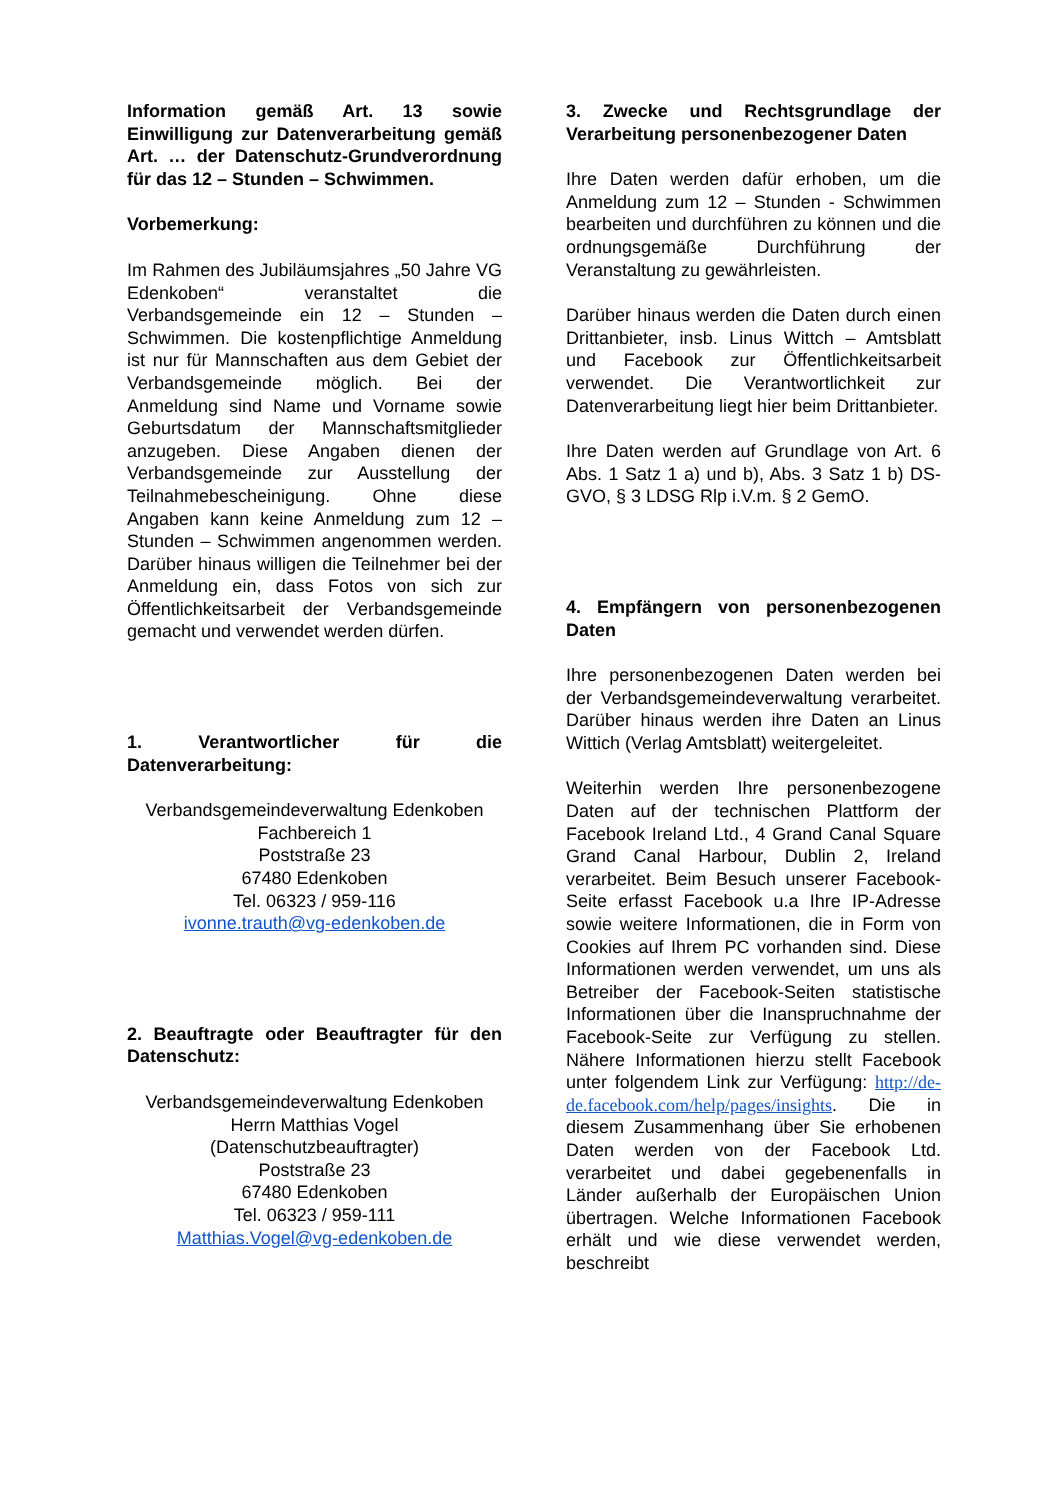Information gemäß Art. 13 sowie Einwilligung zur Datenverarbeitung gemäß Art. … der Datenschutz-Grundverordnung für das 12 – Stunden – Schwimmen.
Vorbemerkung:
Im Rahmen des Jubiläumsjahres „50 Jahre VG Edenkoben“ veranstaltet die Verbandsgemeinde ein 12 – Stunden – Schwimmen. Die kostenpflichtige Anmeldung ist nur für Mannschaften aus dem Gebiet der Verbandsgemeinde möglich. Bei der Anmeldung sind Name und Vorname sowie Geburtsdatum der Mannschaftsmitglieder anzugeben. Diese Angaben dienen der Verbandsgemeinde zur Ausstellung der Teilnahmebescheinigung. Ohne diese Angaben kann keine Anmeldung zum 12 – Stunden – Schwimmen angenommen werden. Darüber hinaus willigen die Teilnehmer bei der Anmeldung ein, dass Fotos von sich zur Öffentlichkeitsarbeit der Verbandsgemeinde gemacht und verwendet werden dürfen.
1. Verantwortlicher für die Datenverarbeitung:
Verbandsgemeindeverwaltung Edenkoben
Fachbereich 1
Poststraße 23
67480 Edenkoben
Tel. 06323 / 959-116
ivonne.trauth@vg-edenkoben.de
2. Beauftragte oder Beauftragter für den Datenschutz:
Verbandsgemeindeverwaltung Edenkoben
Herrn Matthias Vogel
(Datenschutzbeauftragter)
Poststraße 23
67480 Edenkoben
Tel. 06323 / 959-111
Matthias.Vogel@vg-edenkoben.de
3. Zwecke und Rechtsgrundlage der Verarbeitung personenbezogener Daten
Ihre Daten werden dafür erhoben, um die Anmeldung zum 12 – Stunden - Schwimmen bearbeiten und durchführen zu können und die ordnungsgemäße Durchführung der Veranstaltung zu gewährleisten.
Darüber hinaus werden die Daten durch einen Drittanbieter, insb. Linus Wittch – Amtsblatt und Facebook zur Öffentlichkeitsarbeit verwendet. Die Verantwortlichkeit zur Datenverarbeitung liegt hier beim Drittanbieter.
Ihre Daten werden auf Grundlage von Art. 6 Abs. 1 Satz 1 a) und b), Abs. 3 Satz 1 b) DS-GVO, § 3 LDSG Rlp i.V.m. § 2 GemO.
4. Empfängern von personenbezogenen Daten
Ihre personenbezogenen Daten werden bei der Verbandsgemeindeverwaltung verarbeitet. Darüber hinaus werden ihre Daten an Linus Wittich (Verlag Amtsblatt) weitergeleitet.
Weiterhin werden Ihre personenbezogene Daten auf der technischen Plattform der Facebook Ireland Ltd., 4 Grand Canal Square Grand Canal Harbour, Dublin 2, Ireland verarbeitet. Beim Besuch unserer Facebook-Seite erfasst Facebook u.a Ihre IP-Adresse sowie weitere Informationen, die in Form von Cookies auf Ihrem PC vorhanden sind. Diese Informationen werden verwendet, um uns als Betreiber der Facebook-Seiten statistische Informationen über die Inanspruchnahme der Facebook-Seite zur Verfügung zu stellen. Nähere Informationen hierzu stellt Facebook unter folgendem Link zur Verfügung: http://de-de.facebook.com/help/pages/insights. Die in diesem Zusammenhang über Sie erhobenen Daten werden von der Facebook Ltd. verarbeitet und dabei gegebenenfalls in Länder außerhalb der Europäischen Union übertragen. Welche Informationen Facebook erhält und wie diese verwendet werden, beschreibt